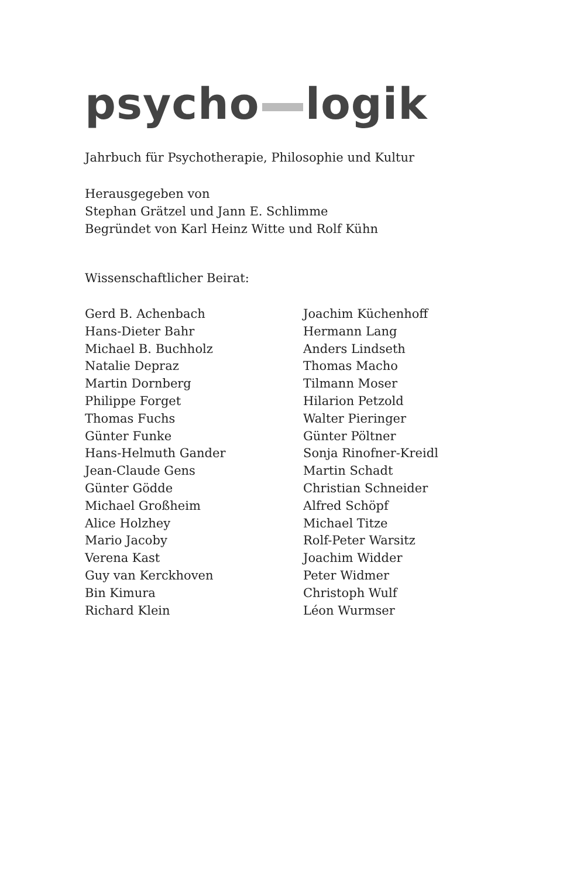psycho logik
Jahrbuch für Psychotherapie, Philosophie und Kultur
Herausgegeben von
Stephan Grätzel und Jann E. Schlimme
Begründet von Karl Heinz Witte und Rolf Kühn
Wissenschaftlicher Beirat:
Gerd B. Achenbach
Hans-Dieter Bahr
Michael B. Buchholz
Natalie Depraz
Martin Dornberg
Philippe Forget
Thomas Fuchs
Günter Funke
Hans-Helmuth Gander
Jean-Claude Gens
Günter Gödde
Michael Großheim
Alice Holzhey
Mario Jacoby
Verena Kast
Guy van Kerckhoven
Bin Kimura
Richard Klein
Joachim Küchenhoff
Hermann Lang
Anders Lindseth
Thomas Macho
Tilmann Moser
Hilarion Petzold
Walter Pieringer
Günter Pöltner
Sonja Rinofner-Kreidl
Martin Schadt
Christian Schneider
Alfred Schöpf
Michael Titze
Rolf-Peter Warsitz
Joachim Widder
Peter Widmer
Christoph Wulf
Léon Wurmser